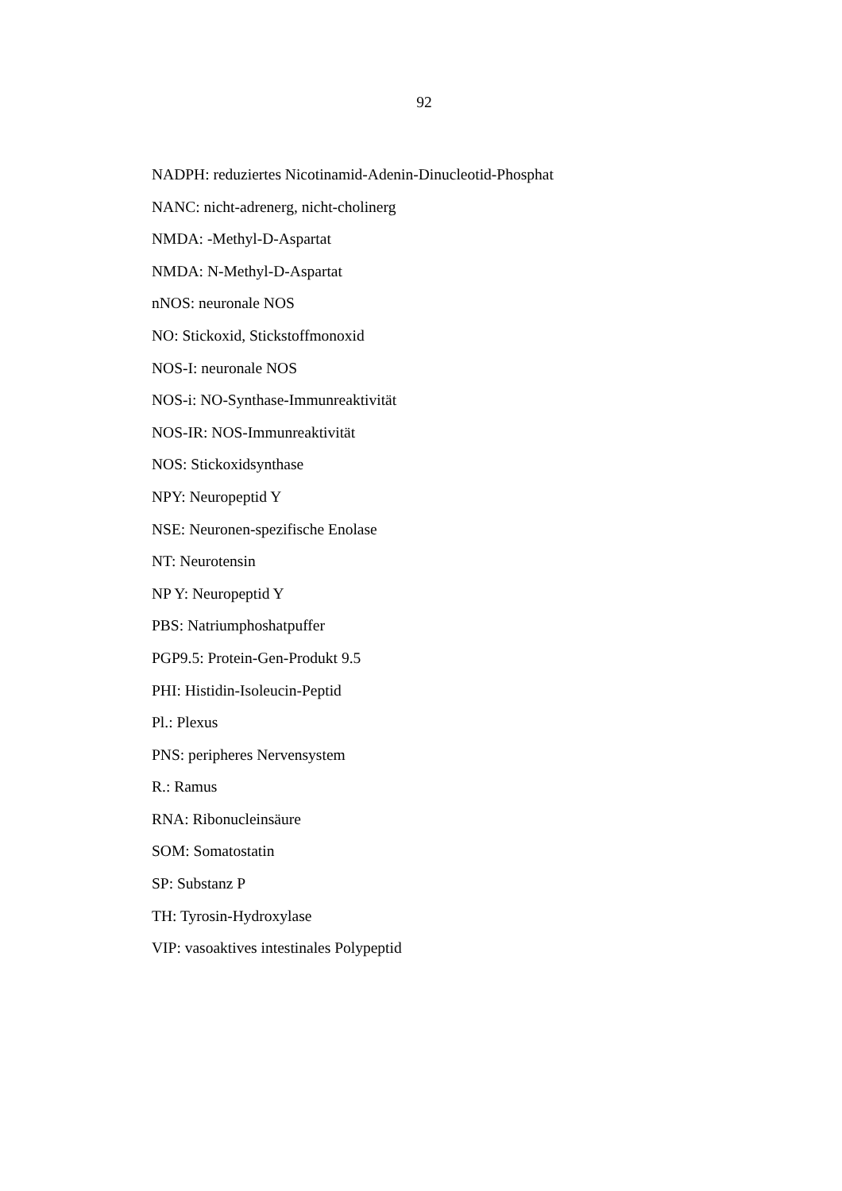92
NADPH: reduziertes Nicotinamid-Adenin-Dinucleotid-Phosphat
NANC: nicht-adrenerg, nicht-cholinerg
NMDA: -Methyl-D-Aspartat
NMDA: N-Methyl-D-Aspartat
nNOS: neuronale NOS
NO: Stickoxid, Stickstoffmonoxid
NOS-I: neuronale NOS
NOS-i: NO-Synthase-Immunreaktivität
NOS-IR: NOS-Immunreaktivität
NOS: Stickoxidsynthase
NPY: Neuropeptid Y
NSE: Neuronen-spezifische Enolase
NT: Neurotensin
NP Y: Neuropeptid Y
PBS: Natriumphoshatpuffer
PGP9.5: Protein-Gen-Produkt 9.5
PHI: Histidin-Isoleucin-Peptid
Pl.: Plexus
PNS: peripheres Nervensystem
R.: Ramus
RNA: Ribonucleinsäure
SOM: Somatostatin
SP: Substanz P
TH: Tyrosin-Hydroxylase
VIP: vasoaktives intestinales Polypeptid